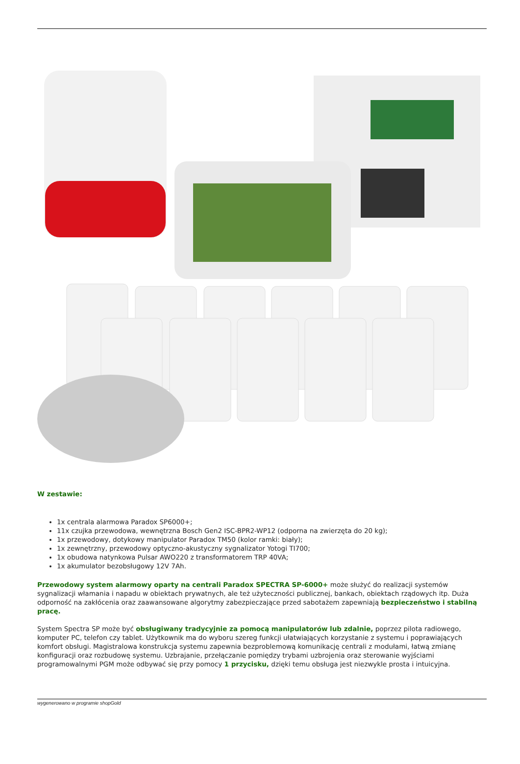W zestawie:
1x centrala alarmowa Paradox SP6000+;
11x czujka przewodowa, wewnętrzna Bosch Gen2 ISC-BPR2-WP12 (odporna na zwierzęta do 20 kg);
1x przewodowy, dotykowy manipulator Paradox TM50 (kolor ramki: biały);
1x zewnętrzny, przewodowy optyczno-akustyczny sygnalizator Yotogi TI700;
1x obudowa natynkowa Pulsar AWO220 z transformatorem TRP 40VA;
1x akumulator bezobsługowy 12V 7Ah.
Przewodowy system alarmowy oparty na centrali Paradox SPECTRA SP-6000+ może służyć do realizacji systemów sygnalizacji włamania i napadu w obiektach prywatnych, ale też użyteczności publicznej, bankach, obiektach rządowych itp. Duża odporność na zakłócenia oraz zaawansowane algorytmy zabezpieczające przed sabotażem zapewniają bezpieczeństwo i stabilną pracę.
System Spectra SP może być obsługiwany tradycyjnie za pomocą manipulatorów lub zdalnie, poprzez pilota radiowego, komputer PC, telefon czy tablet. Użytkownik ma do wyboru szereg funkcji ułatwiających korzystanie z systemu i poprawiających komfort obsługi. Magistralowa konstrukcja systemu zapewnia bezproblemową komunikację centrali z modułami, łatwą zmianę konfiguracji oraz rozbudowę systemu. Uzbrajanie, przełączanie pomiędzy trybami uzbrojenia oraz sterowanie wyjściami programowalnymi PGM może odbywać się przy pomocy 1 przycisku, dzięki temu obsługa jest niezwykle prosta i intuicyjna.
wygenerowano w programie shopGold